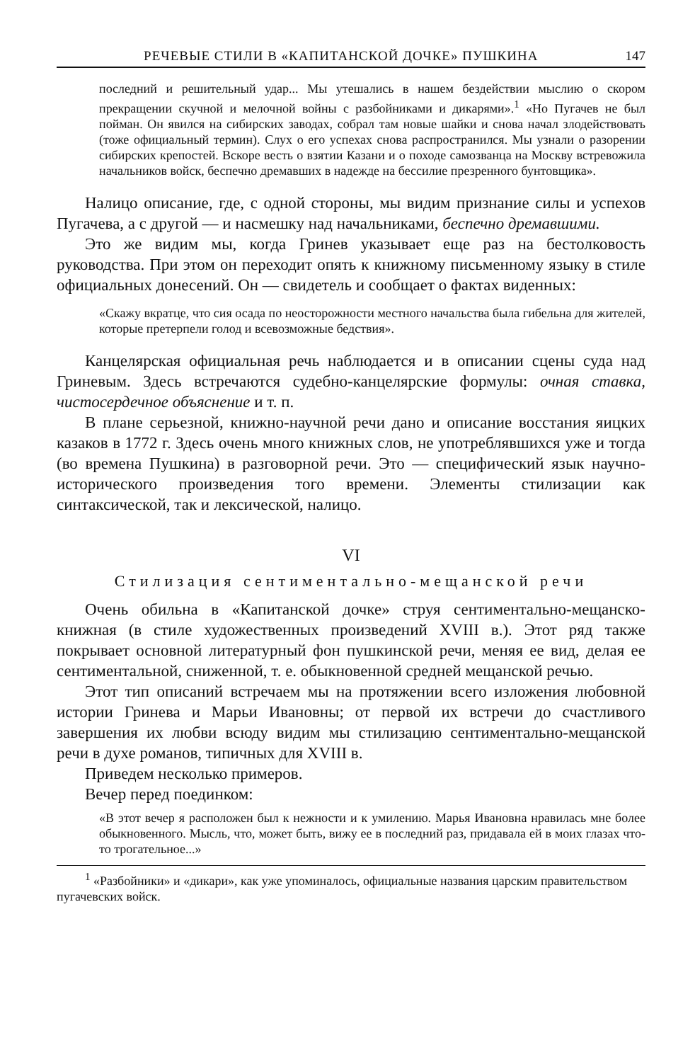РЕЧЕВЫЕ СТИЛИ В «КАПИТАНСКОЙ ДОЧКЕ» ПУШКИНА 147
последний и решительный удар... Мы утешались в нашем бездействии мыслию о скором прекращении скучной и мелочной войны с разбойниками и дикарями».<sup>1</sup> «Но Пугачев не был пойман. Он явился на сибирских заводах, собрал там новые шайки и снова начал злодействовать (тоже официальный термин). Слух о его успехах снова распространился. Мы узнали о разорении сибирских крепостей. Вскоре весть о взятии Казани и о походе самозванца на Москву встревожила начальников войск, беспечно дремавших в надежде на бессилие презренного бунтовщика».
Налицо описание, где, с одной стороны, мы видим признание силы и успехов Пугачева, а с другой — и насмешку над начальниками, беспечно дремавшими.
Это же видим мы, когда Гринев указывает еще раз на бестолковость руководства. При этом он переходит опять к книжному письменному языку в стиле официальных донесений. Он — свидетель и сообщает о фактах виденных:
«Скажу вкратце, что сия осада по неосторожности местного начальства была гибельна для жителей, которые претерпели голод и всевозможные бедствия».
Канцелярская официальная речь наблюдается и в описании сцены суда над Гриневым. Здесь встречаются судебно-канцелярские формулы: очная ставка, чистосердечное объяснение и т. п.
В плане серьезной, книжно-научной речи дано и описание восстания яицких казаков в 1772 г. Здесь очень много книжных слов, не употреблявшихся уже и тогда (во времена Пушкина) в разговорной речи. Это — специфический язык научно-исторического произведения того времени. Элементы стилизации как синтаксической, так и лексической, налицо.
VI
Стилизация сентиментально-мещанской речи
Очень обильна в «Капитанской дочке» струя сентиментально-мещанско-книжная (в стиле художественных произведений XVIII в.). Этот ряд также покрывает основной литературный фон пушкинской речи, меняя ее вид, делая ее сентиментальной, сниженной, т. е. обыкновенной средней мещанской речью.
Этот тип описаний встречаем мы на протяжении всего изложения любовной истории Гринева и Марьи Ивановны; от первой их встречи до счастливого завершения их любви всюду видим мы стилизацию сентиментально-мещанской речи в духе романов, типичных для XVIII в.
Приведем несколько примеров.
Вечер перед поединком:
«В этот вечер я расположен был к нежности и к умилению. Марья Ивановна нравилась мне более обыкновенного. Мысль, что, может быть, вижу ее в последний раз, придавала ей в моих глазах что-то трогательное...»
<sup>1</sup> «Разбойники» и «дикари», как уже упоминалось, официальные названия царским правительством пугачевских войск.